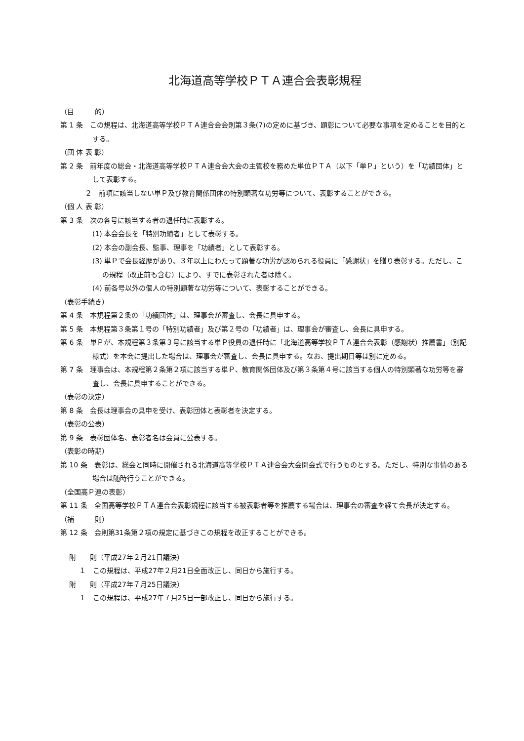北海道高等学校ＰＴＡ連合会表彰規程
（目　　　的）
第 1 条　この規程は、北海道高等学校ＰＴＡ連合会会則第３条(7)の定めに基づき、顕彰について必要な事項を定めることを目的とする。
（団 体 表 彰）
第 2 条　前年度の総会・北海道高等学校ＰＴＡ連合会大会の主管校を務めた単位ＰＴＡ（以下「単Ｐ」という）を「功績団体」として表彰する。
２　前項に該当しない単Ｐ及び教育関係団体の特別顕著な功労等について、表彰することができる。
（個 人 表 彰）
第 3 条　次の各号に該当する者の退任時に表彰する。
(1) 本会会長を「特別功績者」として表彰する。
(2) 本会の副会長、監事、理事を「功績者」として表彰する。
(3) 単Ｐで会長経歴があり、３年以上にわたって顕著な功労が認められる役員に「感謝状」を贈り表彰する。ただし、この規程（改正前も含む）により、すでに表彰された者は除く。
(4) 前各号以外の個人の特別顕著な功労等について、表彰することができる。
（表彰手続き）
第 4 条　本規程第２条の「功績団体」は、理事会が審査し、会長に具申する。
第 5 条　本規程第３条第１号の「特別功績者」及び第２号の「功績者」は、理事会が審査し、会長に具申する。
第 6 条　単Ｐが、本規程第３条第３号に該当する単Ｐ役員の退任時に「北海道高等学校ＰＴＡ連合会表彰（感謝状）推薦書」（別記様式）を本会に提出した場合は、理事会が審査し、会長に具申する。なお、提出期日等は別に定める。
第 7 条　理事会は、本規程第２条第２項に該当する単Ｐ、教育関係団体及び第３条第４号に該当する個人の特別顕著な功労等を審査し、会長に具申することができる。
（表彰の決定）
第 8 条　会長は理事会の具申を受け、表彰団体と表彰者を決定する。
（表彰の公表）
第 9 条　表彰団体名、表彰者名は会員に公表する。
（表彰の時期）
第 10 条　表彰は、総会と同時に開催される北海道高等学校ＰＴＡ連合会大会開会式で行うものとする。ただし、特別な事情のある場合は随時行うことができる。
（全国高Ｐ連の表彰）
第 11 条　全国高等学校ＰＴＡ連合会表彰規程に該当する被表彰者等を推薦する場合は、理事会の審査を経て会長が決定する。
（補　　　則）
第 12 条　会則第31条第２項の規定に基づきこの規程を改正することができる。
附　　則（平成27年２月21日議決）
１　この規程は、平成27年２月21日全面改正し、同日から施行する。
附　　則（平成27年７月25日議決）
１　この規程は、平成27年７月25日一部改正し、同日から施行する。